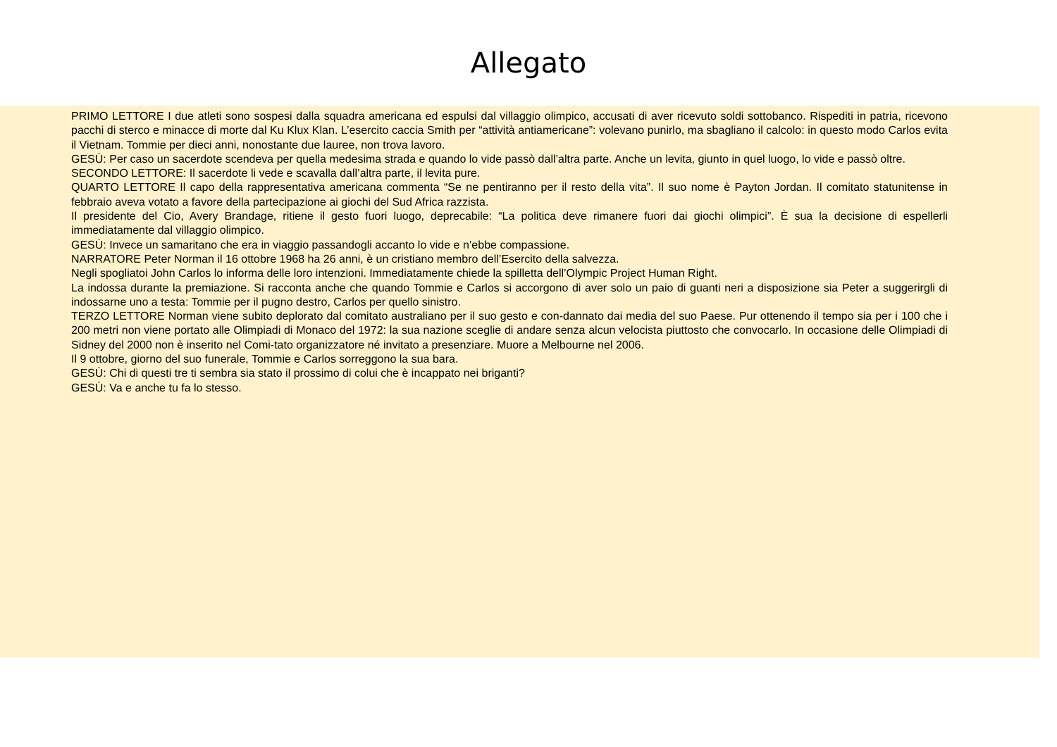Allegato
PRIMO LETTORE I due atleti sono sospesi dalla squadra americana ed espulsi dal villaggio olimpico, accusati di aver ricevuto soldi sottobanco. Rispediti in patria, ricevono pacchi di sterco e minacce di morte dal Ku Klux Klan. L’esercito caccia Smith per “attività antiamericane”: volevano punirlo, ma sbagliano il calcolo: in questo modo Carlos evita il Vietnam. Tommie per dieci anni, nonostante due lauree, non trova lavoro.
GESÙ: Per caso un sacerdote scendeva per quella medesima strada e quando lo vide passò dall’altra parte. Anche un levita, giunto in quel luogo, lo vide e passò oltre.
SECONDO LETTORE: Il sacerdote li vede e scavalla dall’altra parte, il levita pure.
QUARTO LETTORE Il capo della rappresentativa americana commenta “Se ne pentiranno per il resto della vita”. Il suo nome è Payton Jordan. Il comitato statunitense in febbraio aveva votato a favore della partecipazione ai giochi del Sud Africa razzista.
Il presidente del Cio, Avery Brandage, ritiene il gesto fuori luogo, deprecabile: “La politica deve rimanere fuori dai giochi olimpici”. È sua la decisione di espellerli immediatamente dal villaggio olimpico.
GESÙ: Invece un samaritano che era in viaggio passandogli accanto lo vide e n’ebbe compassione.
NARRATORE Peter Norman il 16 ottobre 1968 ha 26 anni, è un cristiano membro dell’Esercito della salvezza.
Negli spogliatoi John Carlos lo informa delle loro intenzioni. Immediatamente chiede la spilletta dell’Olympic Project Human Right.
La indossa durante la premiazione. Si racconta anche che quando Tommie e Carlos si accorgono di aver solo un paio di guanti neri a disposizione sia Peter a suggerirgli di indossarne uno a testa: Tommie per il pugno destro, Carlos per quello sinistro.
TERZO LETTORE Norman viene subito deplorato dal comitato australiano per il suo gesto e con-dannato dai media del suo Paese. Pur ottenendo il tempo sia per i 100 che i 200 metri non viene portato alle Olimpiadi di Monaco del 1972: la sua nazione sceglie di andare senza alcun velocista piuttosto che convocarlo. In occasione delle Olimpiadi di Sidney del 2000 non è inserito nel Comi-tato organizzatore né invitato a presenziare. Muore a Melbourne nel 2006.
Il 9 ottobre, giorno del suo funerale, Tommie e Carlos sorreggono la sua bara.
GESÙ: Chi di questi tre ti sembra sia stato il prossimo di colui che è incappato nei briganti?
GESÙ: Va e anche tu fa lo stesso.